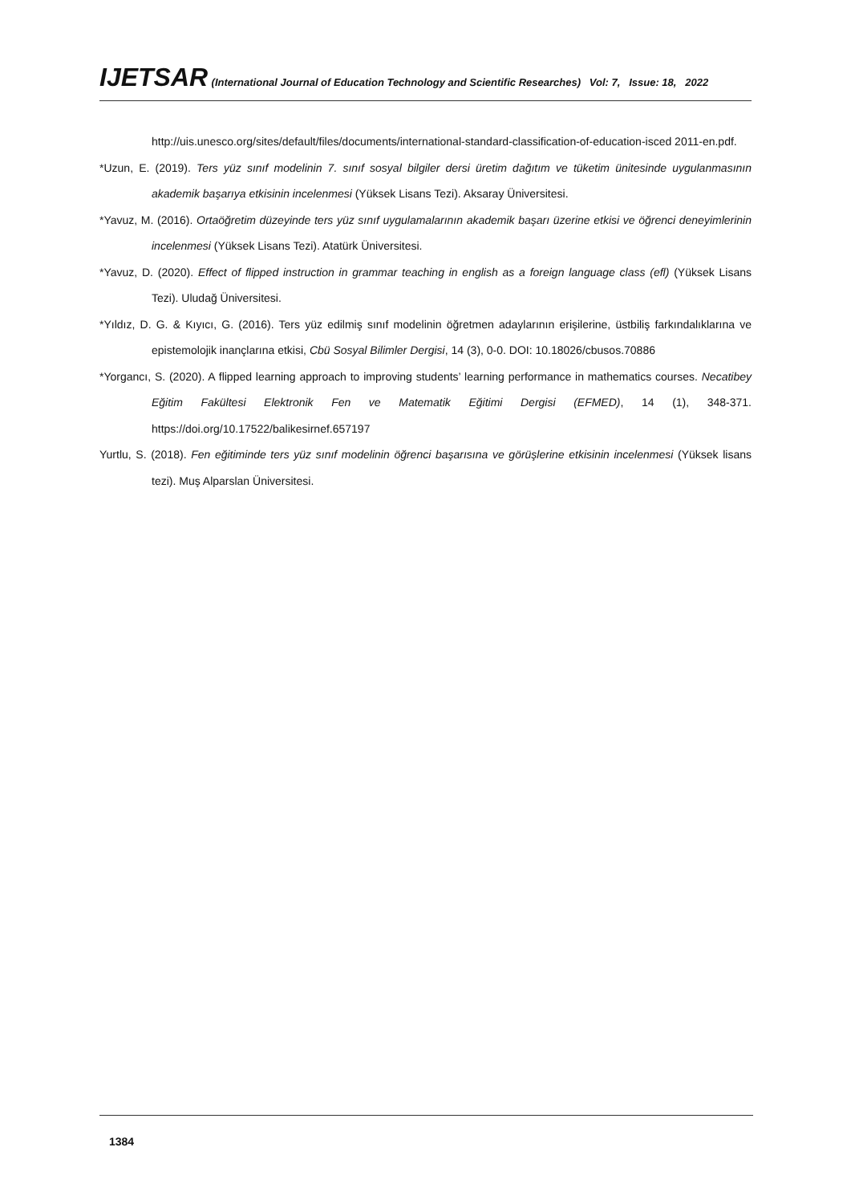IJETSAR (International Journal of Education Technology and Scientific Researches) Vol: 7, Issue: 18, 2022
http://uis.unesco.org/sites/default/files/documents/international-standard-classification-of-education-isced 2011-en.pdf.
*Uzun, E. (2019). Ters yüz sınıf modelinin 7. sınıf sosyal bilgiler dersi üretim dağıtım ve tüketim ünitesinde uygulanmasının akademik başarıya etkisinin incelenmesi (Yüksek Lisans Tezi). Aksaray Üniversitesi.
*Yavuz, M. (2016). Ortaöğretim düzeyinde ters yüz sınıf uygulamalarının akademik başarı üzerine etkisi ve öğrenci deneyimlerinin incelenmesi (Yüksek Lisans Tezi). Atatürk Üniversitesi.
*Yavuz, D. (2020). Effect of flipped instruction in grammar teaching in english as a foreign language class (efl) (Yüksek Lisans Tezi). Uludağ Üniversitesi.
*Yıldız, D. G. & Kıyıcı, G. (2016). Ters yüz edilmiş sınıf modelinin öğretmen adaylarının erişilerine, üstbiliş farkındalıklarına ve epistemolojik inançlarına etkisi, Cbü Sosyal Bilimler Dergisi, 14 (3), 0-0. DOI: 10.18026/cbusos.70886
*Yorgancı, S. (2020). A flipped learning approach to improving students’ learning performance in mathematics courses. Necatibey Eğitim Fakültesi Elektronik Fen ve Matematik Eğitimi Dergisi (EFMED), 14 (1), 348-371. https://doi.org/10.17522/balikesirnef.657197
Yurtlu, S. (2018). Fen eğitiminde ters yüz sınıf modelinin öğrenci başarısına ve görüşlerine etkisinin incelenmesi (Yüksek lisans tezi). Muş Alparslan Üniversitesi.
1384